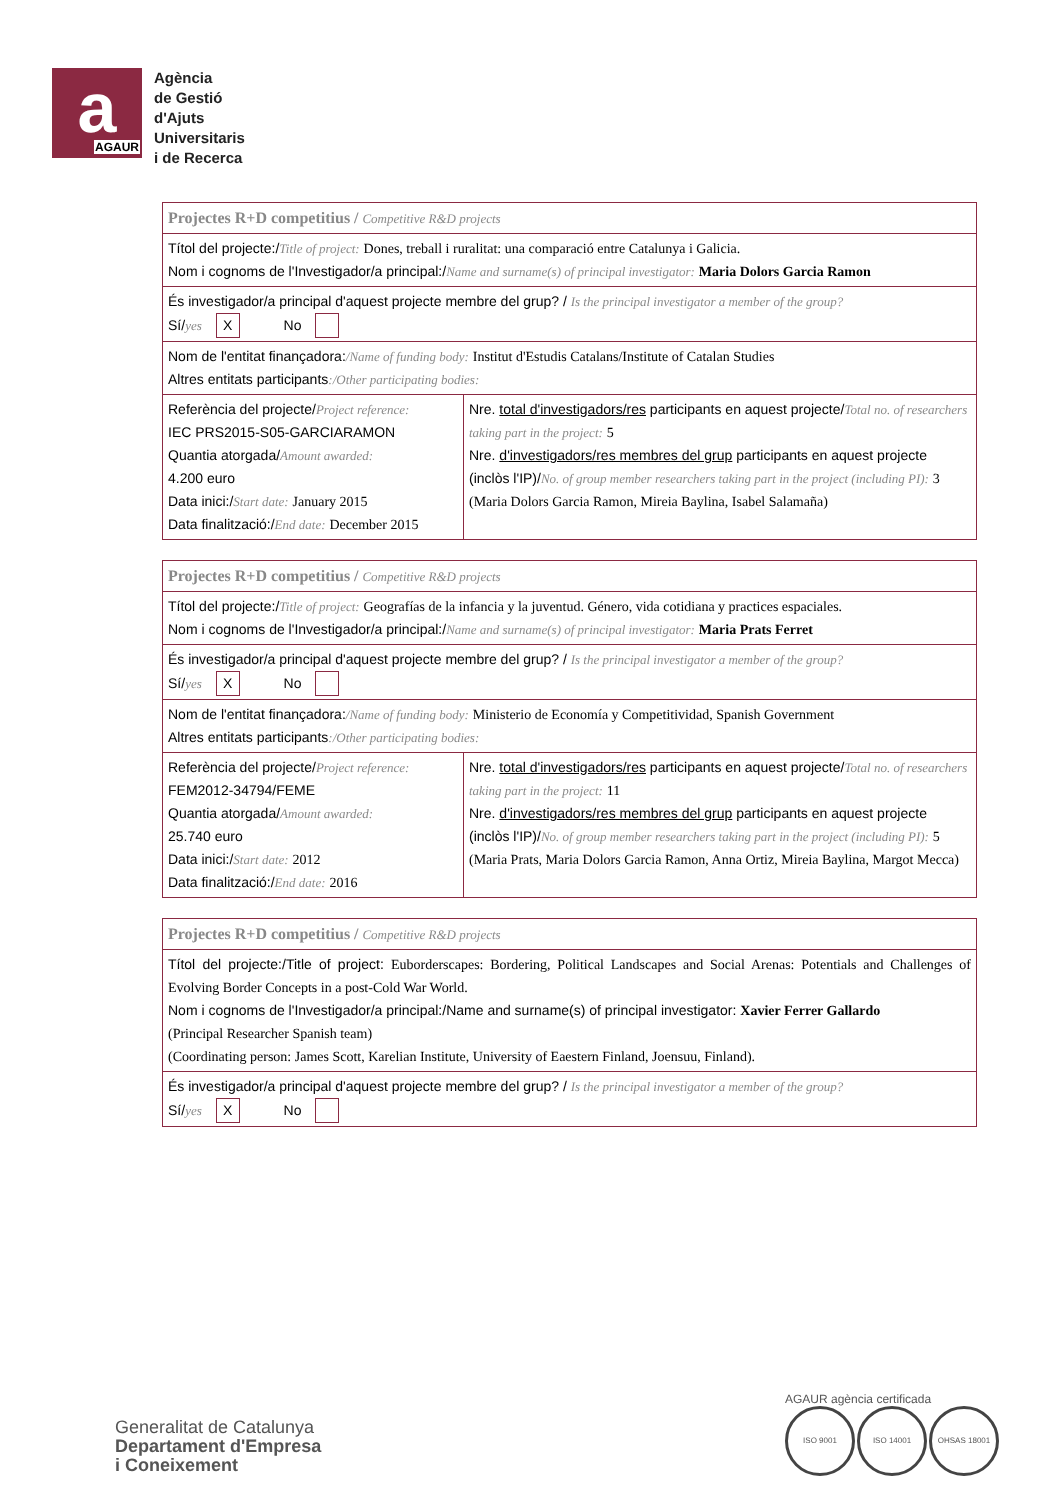a AGAUR
Agència
de Gestió
d'Ajuts
Universitaris
i de Recerca
| Projectes R+D competitius / Competitive R&D projects | |
| Títol del projecte:/ Title of project: Dones, treball i ruralitat: una comparació entre Catalunya i Galicia. Nom i cognoms de l'Investigador/a principal:/ Name and surname(s) of principal investigator: Maria Dolors Garcia Ramon | |
| És investigador/a principal d'aquest projecte membre del grup? / Is the principal investigator a member of the group? Sí/ yes X No | |
| Nom de l'entitat finançadora: /Name of funding body: Institut d'Estudis Catalans/Institute of Catalan Studies Altres entitats participants :/Other participating bodies: | |
| Referència del projecte/ Project reference: IEC PRS2015-S05-GARCIARAMON Quantia atorgada/ Amount awarded: 4.200 euro Data inici:/ Start date: January 2015 Data finalització:/ End date: December 2015 | Nre. total d'investigadors/res participants en aquest projecte/ Total no. of researchers taking part in the project: 5 Nre. d'investigadors/res membres del grup participants en aquest projecte (inclòs l'IP)/ No. of group member researchers taking part in the project (including PI): 3 (Maria Dolors Garcia Ramon, Mireia Baylina, Isabel Salamaña) |
| Projectes R+D competitius / Competitive R&D projects | |
| Títol del projecte:/ Title of project: Geografías de la infancia y la juventud. Género, vida cotidiana y practices espaciales. Nom i cognoms de l'Investigador/a principal:/ Name and surname(s) of principal investigator: Maria Prats Ferret | |
| És investigador/a principal d'aquest projecte membre del grup? / Is the principal investigator a member of the group? Sí/ yes X No | |
| Nom de l'entitat finançadora: /Name of funding body: Ministerio de Economía y Competitividad, Spanish Government Altres entitats participants :/Other participating bodies: | |
| Referència del projecte/ Project reference: FEM2012-34794/FEME Quantia atorgada/ Amount awarded: 25.740 euro Data inici:/ Start date: 2012 Data finalització:/ End date: 2016 | Nre. total d'investigadors/res participants en aquest projecte/ Total no. of researchers taking part in the project: 11 Nre. d'investigadors/res membres del grup participants en aquest projecte (inclòs l'IP)/ No. of group member researchers taking part in the project (including PI): 5 (Maria Prats, Maria Dolors Garcia Ramon, Anna Ortiz, Mireia Baylina, Margot Mecca) |
| Projectes R+D competitius / Competitive R&D projects |
| Títol del projecte:/Title of project: Euborderscapes: Bordering, Political Landscapes and Social Arenas: Potentials and Challenges of Evolving Border Concepts in a post-Cold War World. Nom i cognoms de l'Investigador/a principal:/Name and surname(s) of principal investigator: Xavier Ferrer Gallardo (Principal Researcher Spanish team) (Coordinating person: James Scott, Karelian Institute, University of Eaestern Finland, Joensuu, Finland). |
| És investigador/a principal d'aquest projecte membre del grup? / Is the principal investigator a member of the group? Sí/ yes X No |
Generalitat de Catalunya
Departament d'Empresa
i Coneixement
AGAUR agència certificada
ISO 9001 ISO 14001 OHSAS 18001